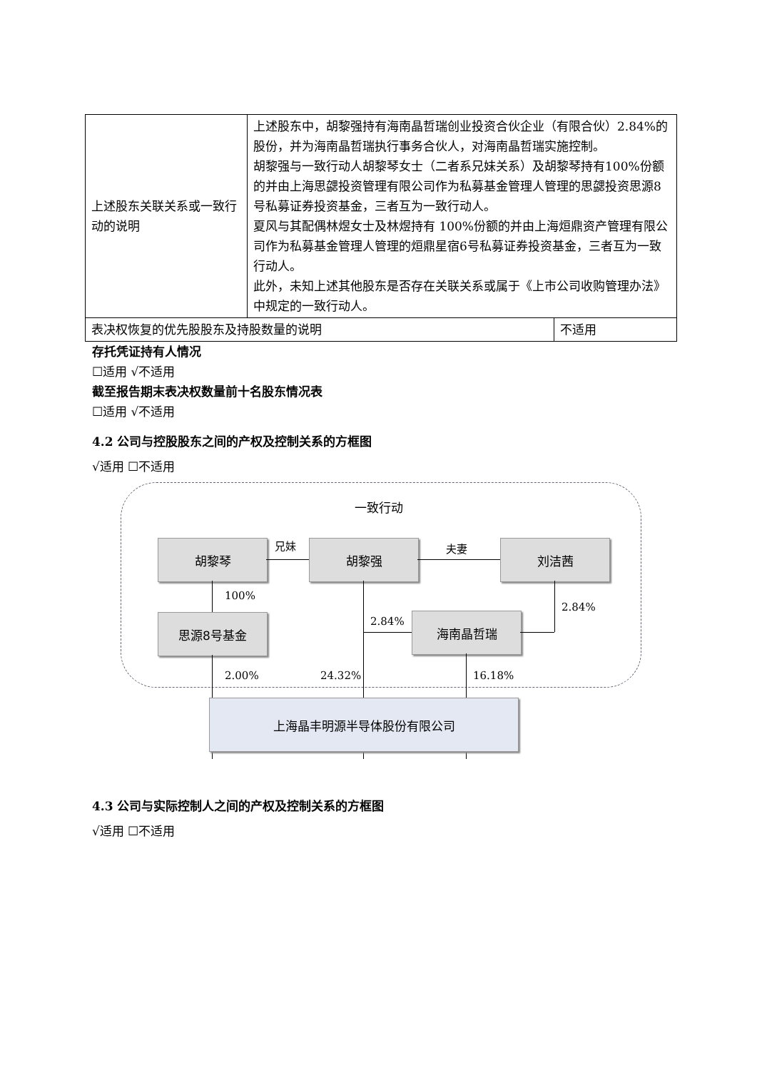| 上述股东关联关系或一致行动的说明 | 上述股东中，胡黎强持有海南晶哲瑞创业投资合伙企业（有限合伙）2.84%的股份，并为海南晶哲瑞执行事务合伙人，对海南晶哲瑞实施控制。 胡黎强与一致行动人胡黎琴女士（二者系兄妹关系）及胡黎琴持有100%份额的并由上海思勰投资管理有限公司作为私募基金管理人管理的思勰投资思源8号私募证券投资基金，三者互为一致行动人。 夏风与其配偶林煜女士及林煜持有 100%份额的并由上海烜鼎资产管理有限公司作为私募基金管理人管理的烜鼎星宿6号私募证券投资基金，三者互为一致行动人。 此外，未知上述其他股东是否存在关联关系或属于《上市公司收购管理办法》中规定的一致行动人。 | |
| 表决权恢复的优先股股东及持股数量的说明 | | 不适用 |
存托凭证持有人情况
☐适用 √不适用
截至报告期末表决权数量前十名股东情况表
☐适用 √不适用
4.2 公司与控股股东之间的产权及控制关系的方框图
√适用 ☐不适用
一致行动
胡黎琴 兄妹 胡黎强 夫妻 刘洁茜
100%
思源8号基金 2.84% 海南晶哲瑞
2.84%
2.00% 24.32% 16.18%
上海晶丰明源半导体股份有限公司
4.3 公司与实际控制人之间的产权及控制关系的方框图
√适用 ☐不适用